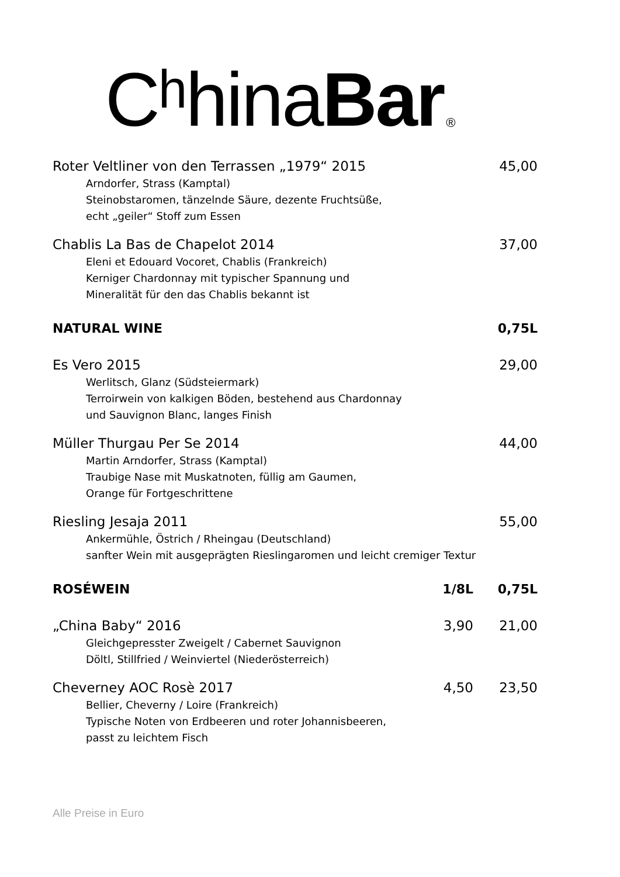Cʰhina Bar<sup>®</sup>
Roter Veltliner von den Terrassen „1979“ 2015 45,00
Arndorfer, Strass (Kamptal)
Steinobstaromen, tänzelnde Säure, dezente Fruchtsüße,
echt „geiler“ Stoff zum Essen
Chablis La Bas de Chapelot 2014 37,00
Eleni et Edouard Vocoret, Chablis (Frankreich)
Kerniger Chardonnay mit typischer Spannung und
Mineralität für den das Chablis bekannt ist
NATURAL WINE 0,75L
Es Vero 2015 29,00
Werlitsch, Glanz (Südsteiermark)
Terroirwein von kalkigen Böden, bestehend aus Chardonnay
und Sauvignon Blanc, langes Finish
Müller Thurgau Per Se 2014 44,00
Martin Arndorfer, Strass (Kamptal)
Traubige Nase mit Muskatnoten, füllig am Gaumen,
Orange für Fortgeschrittene
Riesling Jesaja 2011 55,00
Ankermühle, Östrich / Rheingau (Deutschland)
sanfter Wein mit ausgeprägten Rieslingaromen und leicht cremiger Textur
ROSÉWEIN 1/8L 0,75L
„China Baby“ 2016 3,90 21,00
Gleichgepresster Zweigelt / Cabernet Sauvignon
Döltl, Stillfried / Weinviertel (Niederösterreich)
Cheverney AOC Rosè 2017 4,50 23,50
Bellier, Cheverny / Loire (Frankreich)
Typische Noten von Erdbeeren und roter Johannisbeeren,
passt zu leichtem Fisch
Alle Preise in Euro